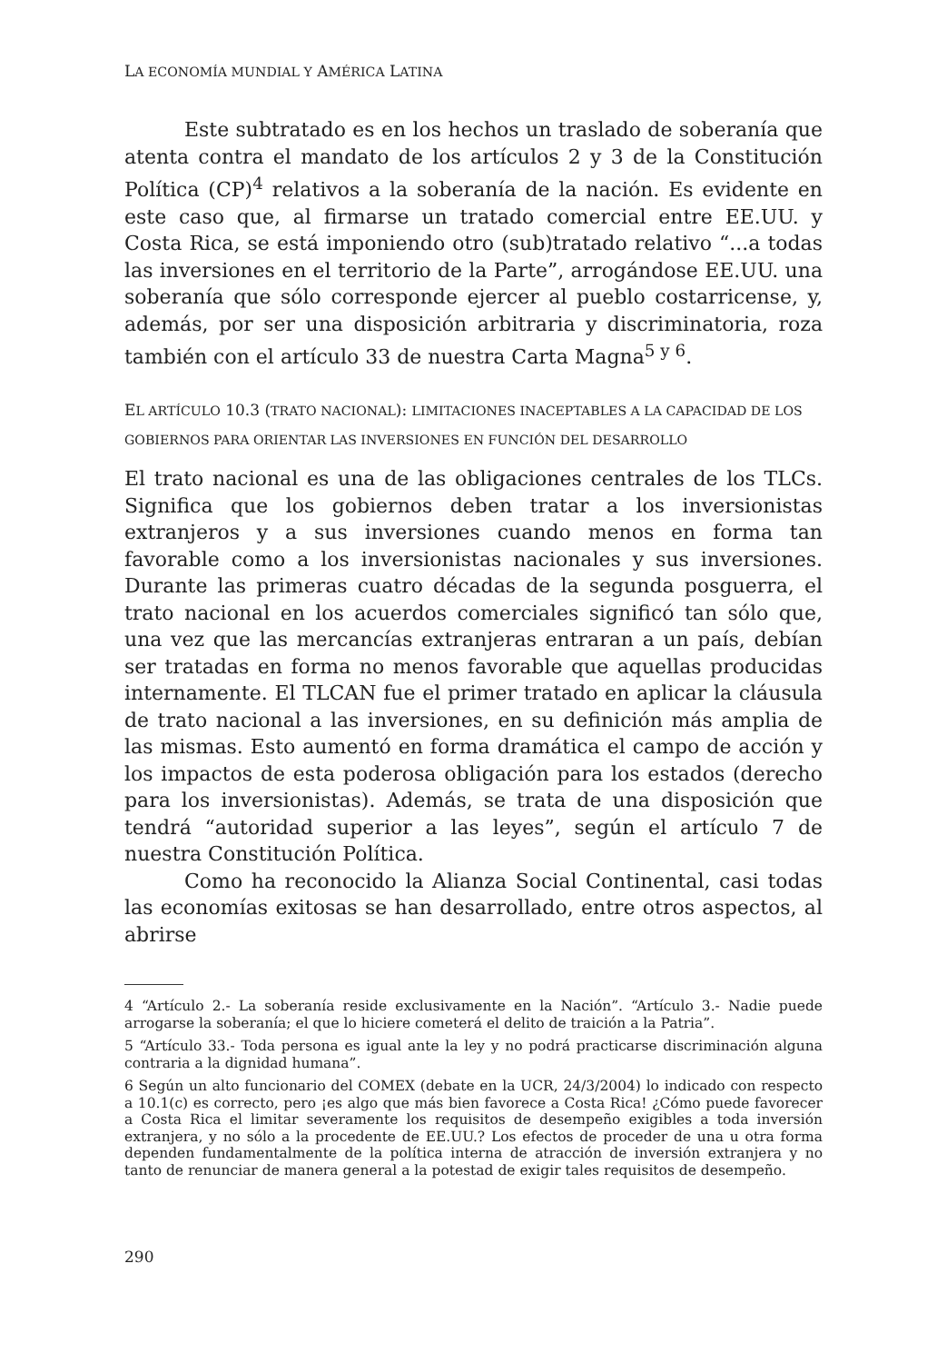LA ECONOMÍA MUNDIAL Y AMÉRICA LATINA
Este subtratado es en los hechos un traslado de soberanía que atenta contra el mandato de los artículos 2 y 3 de la Constitución Política (CP)<sup>4</sup> relativos a la soberanía de la nación. Es evidente en este caso que, al firmarse un tratado comercial entre EE.UU. y Costa Rica, se está imponiendo otro (sub)tratado relativo “...a todas las inversiones en el territorio de la Parte”, arrogándose EE.UU. una soberanía que sólo corresponde ejercer al pueblo costarricense, y, además, por ser una disposición arbitraria y discriminatoria, roza también con el artículo 33 de nuestra Carta Magna<sup>5 y 6</sup>.
EL ARTÍCULO 10.3 (TRATO NACIONAL): LIMITACIONES INACEPTABLES A LA CAPACIDAD DE LOS GOBIERNOS PARA ORIENTAR LAS INVERSIONES EN FUNCIÓN DEL DESARROLLO
El trato nacional es una de las obligaciones centrales de los TLCs. Significa que los gobiernos deben tratar a los inversionistas extranjeros y a sus inversiones cuando menos en forma tan favorable como a los inversionistas nacionales y sus inversiones. Durante las primeras cuatro décadas de la segunda posguerra, el trato nacional en los acuerdos comerciales significó tan sólo que, una vez que las mercancías extranjeras entraran a un país, debían ser tratadas en forma no menos favorable que aquellas producidas internamente. El TLCAN fue el primer tratado en aplicar la cláusula de trato nacional a las inversiones, en su definición más amplia de las mismas. Esto aumentó en forma dramática el campo de acción y los impactos de esta poderosa obligación para los estados (derecho para los inversionistas). Además, se trata de una disposición que tendrá “autoridad superior a las leyes”, según el artículo 7 de nuestra Constitución Política.
Como ha reconocido la Alianza Social Continental, casi todas las economías exitosas se han desarrollado, entre otros aspectos, al abrirse
4 “Artículo 2.- La soberanía reside exclusivamente en la Nación”. “Artículo 3.- Nadie puede arrogarse la soberanía; el que lo hiciere cometerá el delito de traición a la Patria”.
5 “Artículo 33.- Toda persona es igual ante la ley y no podrá practicarse discriminación alguna contraria a la dignidad humana”.
6 Según un alto funcionario del COMEX (debate en la UCR, 24/3/2004) lo indicado con respecto a 10.1(c) es correcto, pero ¡es algo que más bien favorece a Costa Rica! ¿Cómo puede favorecer a Costa Rica el limitar severamente los requisitos de desempeño exigibles a toda inversión extranjera, y no sólo a la procedente de EE.UU.? Los efectos de proceder de una u otra forma dependen fundamentalmente de la política interna de atracción de inversión extranjera y no tanto de renunciar de manera general a la potestad de exigir tales requisitos de desempeño.
290